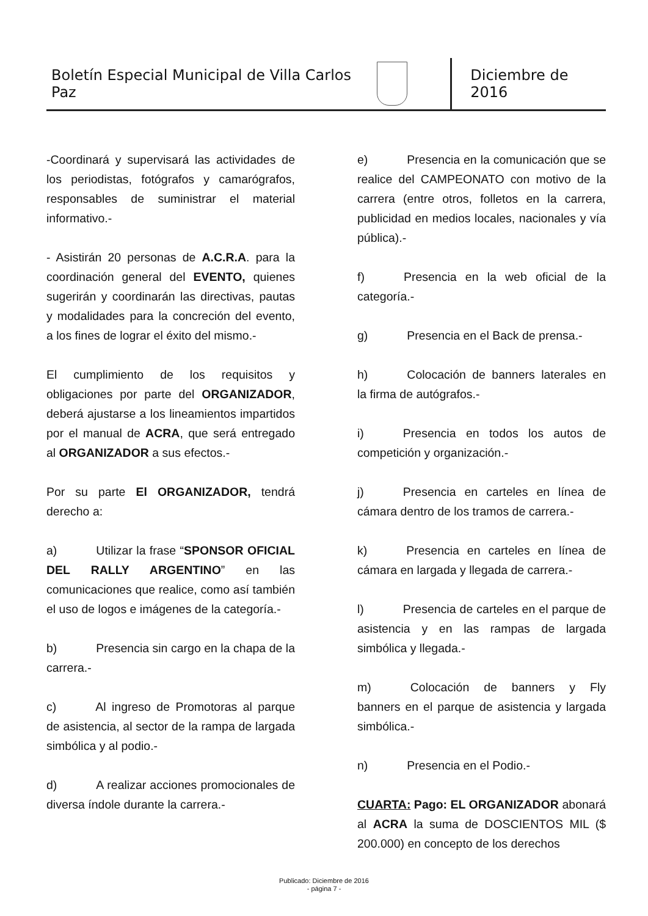Boletín Especial Municipal de Villa Carlos Paz
Diciembre de 2016
-Coordinará y supervisará las actividades de los periodistas, fotógrafos y camarógrafos, responsables de suministrar el material informativo.-
- Asistirán 20 personas de A.C.R.A. para la coordinación general del EVENTO, quienes sugerirán y coordinarán las directivas, pautas y modalidades para la concreción del evento, a los fines de lograr el éxito del mismo.-
El cumplimiento de los requisitos y obligaciones por parte del ORGANIZADOR, deberá ajustarse a los lineamientos impartidos por el manual de ACRA, que será entregado al ORGANIZADOR a sus efectos.-
Por su parte El ORGANIZADOR, tendrá derecho a:
a) Utilizar la frase “SPONSOR OFICIAL DEL RALLY ARGENTINO” en las comunicaciones que realice, como así también el uso de logos e imágenes de la categoría.-
b) Presencia sin cargo en la chapa de la carrera.-
c) Al ingreso de Promotoras al parque de asistencia, al sector de la rampa de largada simbólica y al podio.-
d) A realizar acciones promocionales de diversa índole durante la carrera.-
e) Presencia en la comunicación que se realice del CAMPEONATO con motivo de la carrera (entre otros, folletos en la carrera, publicidad en medios locales, nacionales y vía pública).-
f) Presencia en la web oficial de la categoría.-
g) Presencia en el Back de prensa.-
h) Colocación de banners laterales en la firma de autógrafos.-
i) Presencia en todos los autos de competición y organización.-
j) Presencia en carteles en línea de cámara dentro de los tramos de carrera.-
k) Presencia en carteles en línea de cámara en largada y llegada de carrera.-
l) Presencia de carteles en el parque de asistencia y en las rampas de largada simbólica y llegada.-
m) Colocación de banners y Fly banners en el parque de asistencia y largada simbólica.-
n) Presencia en el Podio.-
CUARTA: Pago: EL ORGANIZADOR abonará al ACRA la suma de DOSCIENTOS MIL ($ 200.000) en concepto de los derechos
Publicado: Diciembre de 2016
- página 7 -